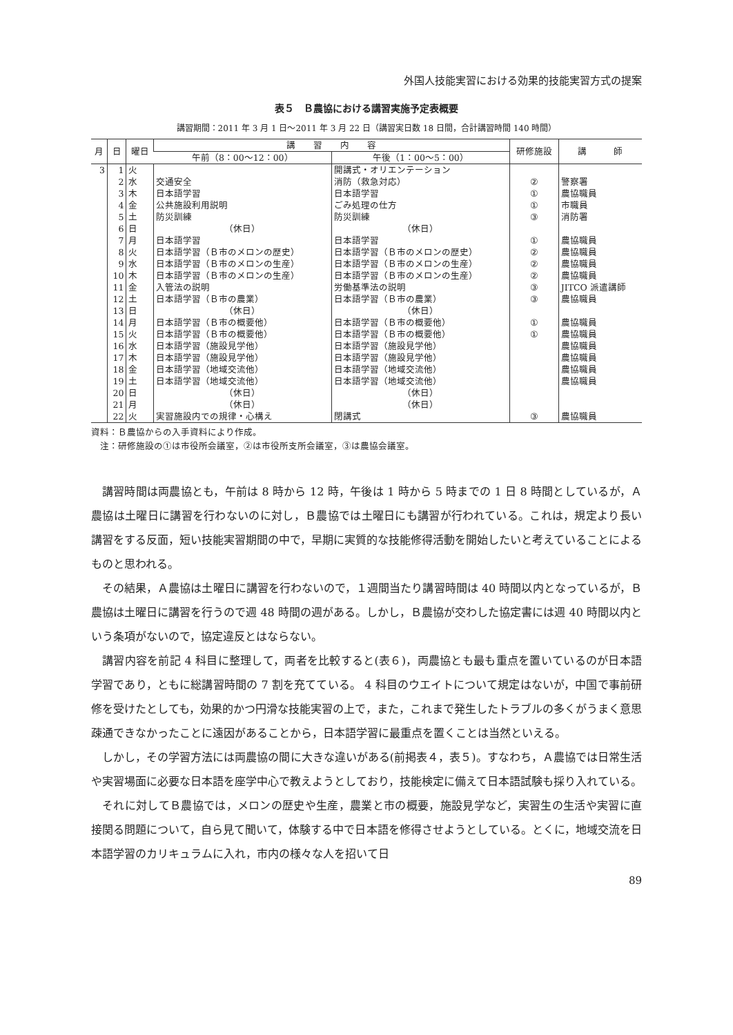外国人技能実習における効果的技能実習方式の提案
表５　Ｂ農協における講習実施予定表概要
講習期間：2011 年 3 月 1 日〜2011 年 3 月 22 日（講習実日数 18 日間，合計講習時間 140 時間）
| 月 | 日 | 曜日 | 講 習 内 容 | | 研修施設 | 講 師 |
| --- | --- | --- | --- | --- | --- | --- |
| | | | 午前（8：00〜12：00） | 午後（1：00〜5：00） | | |
| 3 | 1 | 火 | | 開講式・オリエンテーション | | |
| | 2 | 水 | 交通安全 | 消防（救急対応） | ② | 警察署 |
| | 3 | 木 | 日本語学習 | 日本語学習 | ① | 農協職員 |
| | 4 | 金 | 公共施設利用説明 | ごみ処理の仕方 | ① | 市職員 |
| | 5 | 土 | 防災訓練 | 防災訓練 | ③ | 消防署 |
| | 6 | 日 | （休日） | （休日） | | |
| | 7 | 月 | 日本語学習 | 日本語学習 | ① | 農協職員 |
| | 8 | 火 | 日本語学習（Ｂ市のメロンの歴史） | 日本語学習（Ｂ市のメロンの歴史） | ② | 農協職員 |
| | 9 | 水 | 日本語学習（Ｂ市のメロンの生産） | 日本語学習（Ｂ市のメロンの生産） | ② | 農協職員 |
| | 10 | 木 | 日本語学習（Ｂ市のメロンの生産） | 日本語学習（Ｂ市のメロンの生産） | ② | 農協職員 |
| | 11 | 金 | 入管法の説明 | 労働基準法の説明 | ③ | JITCO 派遣講師 |
| | 12 | 土 | 日本語学習（Ｂ市の農業） | 日本語学習（Ｂ市の農業） | ③ | 農協職員 |
| | 13 | 日 | （休日） | （休日） | | |
| | 14 | 月 | 日本語学習（Ｂ市の概要他） | 日本語学習（Ｂ市の概要他） | ① | 農協職員 |
| | 15 | 火 | 日本語学習（Ｂ市の概要他） | 日本語学習（Ｂ市の概要他） | ① | 農協職員 |
| | 16 | 水 | 日本語学習（施設見学他） | 日本語学習（施設見学他） | | 農協職員 |
| | 17 | 木 | 日本語学習（施設見学他） | 日本語学習（施設見学他） | | 農協職員 |
| | 18 | 金 | 日本語学習（地域交流他） | 日本語学習（地域交流他） | | 農協職員 |
| | 19 | 土 | 日本語学習（地域交流他） | 日本語学習（地域交流他） | | 農協職員 |
| | 20 | 日 | （休日） | （休日） | | |
| | 21 | 月 | （休日） | （休日） | | |
| | 22 | 火 | 実習施設内での規律・心構え | 閉講式 | ③ | 農協職員 |
資料：Ｂ農協からの入手資料により作成。
　注：研修施設の①は市役所会議室，②は市役所支所会議室，③は農協会議室。
講習時間は両農協とも，午前は 8 時から 12 時，午後は 1 時から 5 時までの 1 日 8 時間としているが，Ａ農協は土曜日に講習を行わないのに対し，Ｂ農協では土曜日にも講習が行われている。これは，規定より長い講習をする反面，短い技能実習期間の中で，早期に実質的な技能修得活動を開始したいと考えていることによるものと思われる。
その結果，Ａ農協は土曜日に講習を行わないので，１週間当たり講習時間は 40 時間以内となっているが，Ｂ農協は土曜日に講習を行うので週 48 時間の週がある。しかし，Ｂ農協が交わした協定書には週 40 時間以内という条項がないので，協定違反とはならない。
講習内容を前記 4 科目に整理して，両者を比較すると(表６)，両農協とも最も重点を置いているのが日本語学習であり，ともに総講習時間の 7 割を充てている。 4 科目のウエイトについて規定はないが，中国で事前研修を受けたとしても，効果的かつ円滑な技能実習の上で，また，これまで発生したトラブルの多くがうまく意思疎通できなかったことに遠因があることから，日本語学習に最重点を置くことは当然といえる。
しかし，その学習方法には両農協の間に大きな違いがある(前掲表４，表５)。すなわち，Ａ農協では日常生活や実習場面に必要な日本語を座学中心で教えようとしており，技能検定に備えて日本語試験も採り入れている。
それに対してＢ農協では，メロンの歴史や生産，農業と市の概要，施設見学など，実習生の生活や実習に直接関る問題について，自ら見て聞いて，体験する中で日本語を修得させようとしている。とくに，地域交流を日本語学習のカリキュラムに入れ，市内の様々な人を招いて日
89